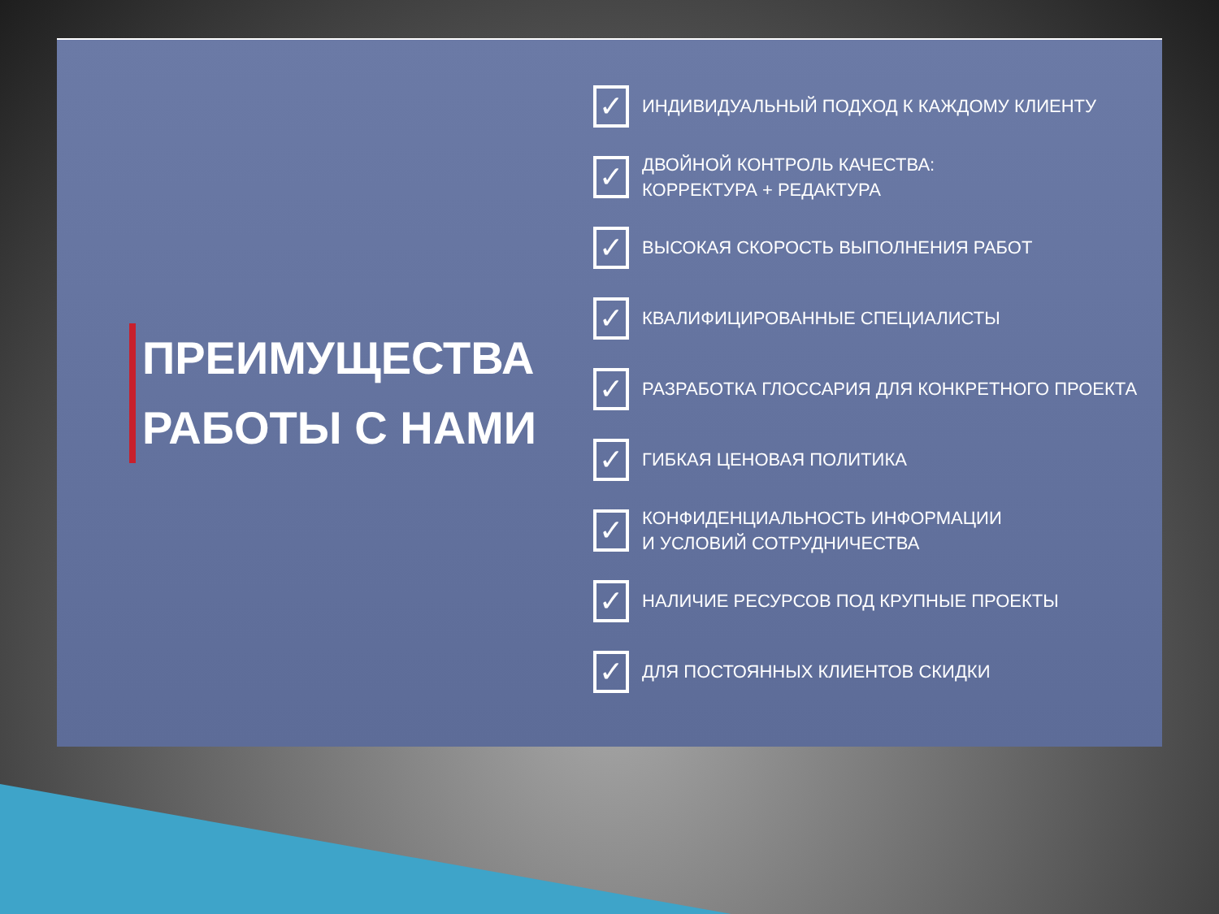ПРЕИМУЩЕСТВА
РАБОТЫ С НАМИ
✓
ИНДИВИДУАЛЬНЫЙ ПОДХОД К КАЖДОМУ КЛИЕНТУ
✓
ДВОЙНОЙ КОНТРОЛЬ КАЧЕСТВА:
КОРРЕКТУРА + РЕДАКТУРА
✓
ВЫСОКАЯ СКОРОСТЬ ВЫПОЛНЕНИЯ РАБОТ
✓
КВАЛИФИЦИРОВАННЫЕ СПЕЦИАЛИСТЫ
✓
РАЗРАБОТКА ГЛОССАРИЯ ДЛЯ КОНКРЕТНОГО ПРОЕКТА
✓
ГИБКАЯ ЦЕНОВАЯ ПОЛИТИКА
✓
КОНФИДЕНЦИАЛЬНОСТЬ ИНФОРМАЦИИ
И УСЛОВИЙ СОТРУДНИЧЕСТВА
✓
НАЛИЧИЕ РЕСУРСОВ ПОД КРУПНЫЕ ПРОЕКТЫ
✓
ДЛЯ ПОСТОЯННЫХ КЛИЕНТОВ СКИДКИ